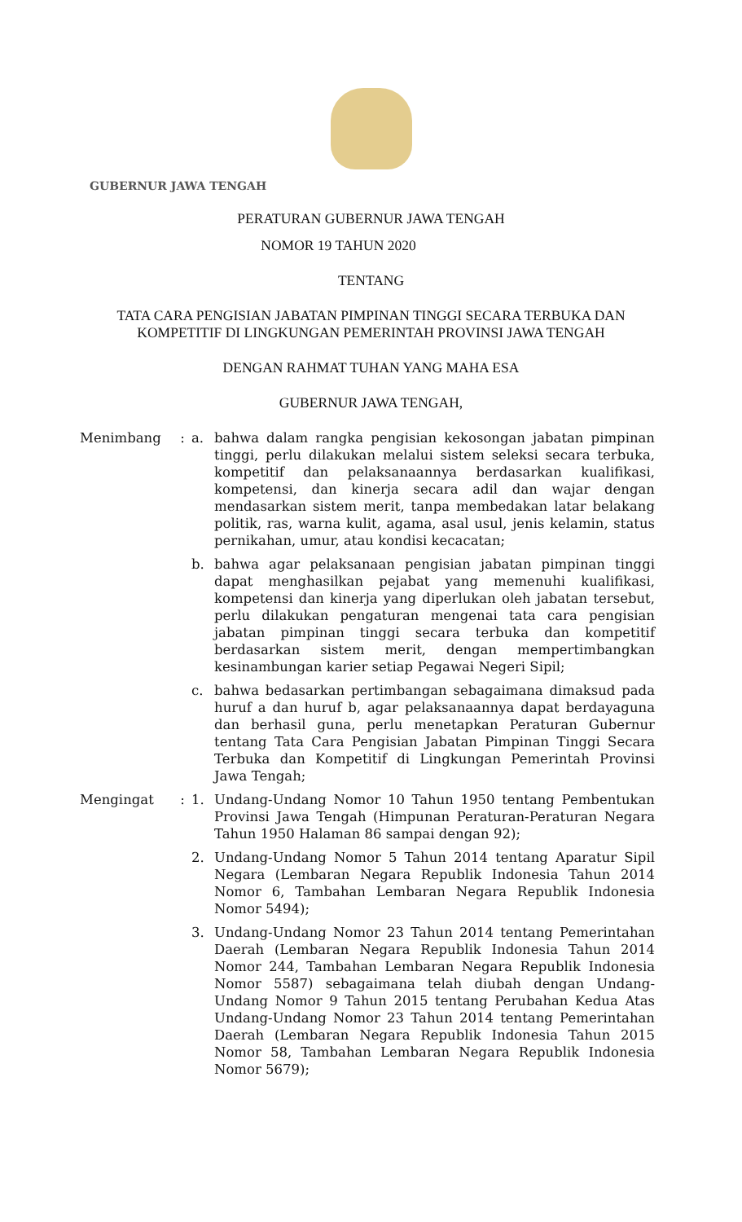GUBERNUR JAWA TENGAH
PERATURAN GUBERNUR JAWA TENGAH
NOMOR 19 TAHUN 2020
TENTANG
TATA CARA PENGISIAN JABATAN PIMPINAN TINGGI SECARA TERBUKA DAN
KOMPETITIF DI LINGKUNGAN PEMERINTAH PROVINSI JAWA TENGAH
DENGAN RAHMAT TUHAN YANG MAHA ESA
GUBERNUR JAWA TENGAH,
| Menimbang | : | a. | bahwa dalam rangka pengisian kekosongan jabatan pimpinan tinggi, perlu dilakukan melalui sistem seleksi secara terbuka, kompetitif dan pelaksanaannya berdasarkan kualifikasi, kompetensi, dan kinerja secara adil dan wajar dengan mendasarkan sistem merit, tanpa membedakan latar belakang politik, ras, warna kulit, agama, asal usul, jenis kelamin, status pernikahan, umur, atau kondisi kecacatan; |
| | | b. | bahwa agar pelaksanaan pengisian jabatan pimpinan tinggi dapat menghasilkan pejabat yang memenuhi kualifikasi, kompetensi dan kinerja yang diperlukan oleh jabatan tersebut, perlu dilakukan pengaturan mengenai tata cara pengisian jabatan pimpinan tinggi secara terbuka dan kompetitif berdasarkan sistem merit, dengan mempertimbangkan kesinambungan karier setiap Pegawai Negeri Sipil; |
| | | c. | bahwa bedasarkan pertimbangan sebagaimana dimaksud pada huruf a dan huruf b, agar pelaksanaannya dapat berdayaguna dan berhasil guna, perlu menetapkan Peraturan Gubernur tentang Tata Cara Pengisian Jabatan Pimpinan Tinggi Secara Terbuka dan Kompetitif di Lingkungan Pemerintah Provinsi Jawa Tengah; |
| Mengingat | : | 1. | Undang-Undang Nomor 10 Tahun 1950 tentang Pembentukan Provinsi Jawa Tengah (Himpunan Peraturan-Peraturan Negara Tahun 1950 Halaman 86 sampai dengan 92); |
| | | 2. | Undang-Undang Nomor 5 Tahun 2014 tentang Aparatur Sipil Negara (Lembaran Negara Republik Indonesia Tahun 2014 Nomor 6, Tambahan Lembaran Negara Republik Indonesia Nomor 5494); |
| | | 3. | Undang-Undang Nomor 23 Tahun 2014 tentang Pemerintahan Daerah (Lembaran Negara Republik Indonesia Tahun 2014 Nomor 244, Tambahan Lembaran Negara Republik Indonesia Nomor 5587) sebagaimana telah diubah dengan Undang-Undang Nomor 9 Tahun 2015 tentang Perubahan Kedua Atas Undang-Undang Nomor 23 Tahun 2014 tentang Pemerintahan Daerah (Lembaran Negara Republik Indonesia Tahun 2015 Nomor 58, Tambahan Lembaran Negara Republik Indonesia Nomor 5679); |